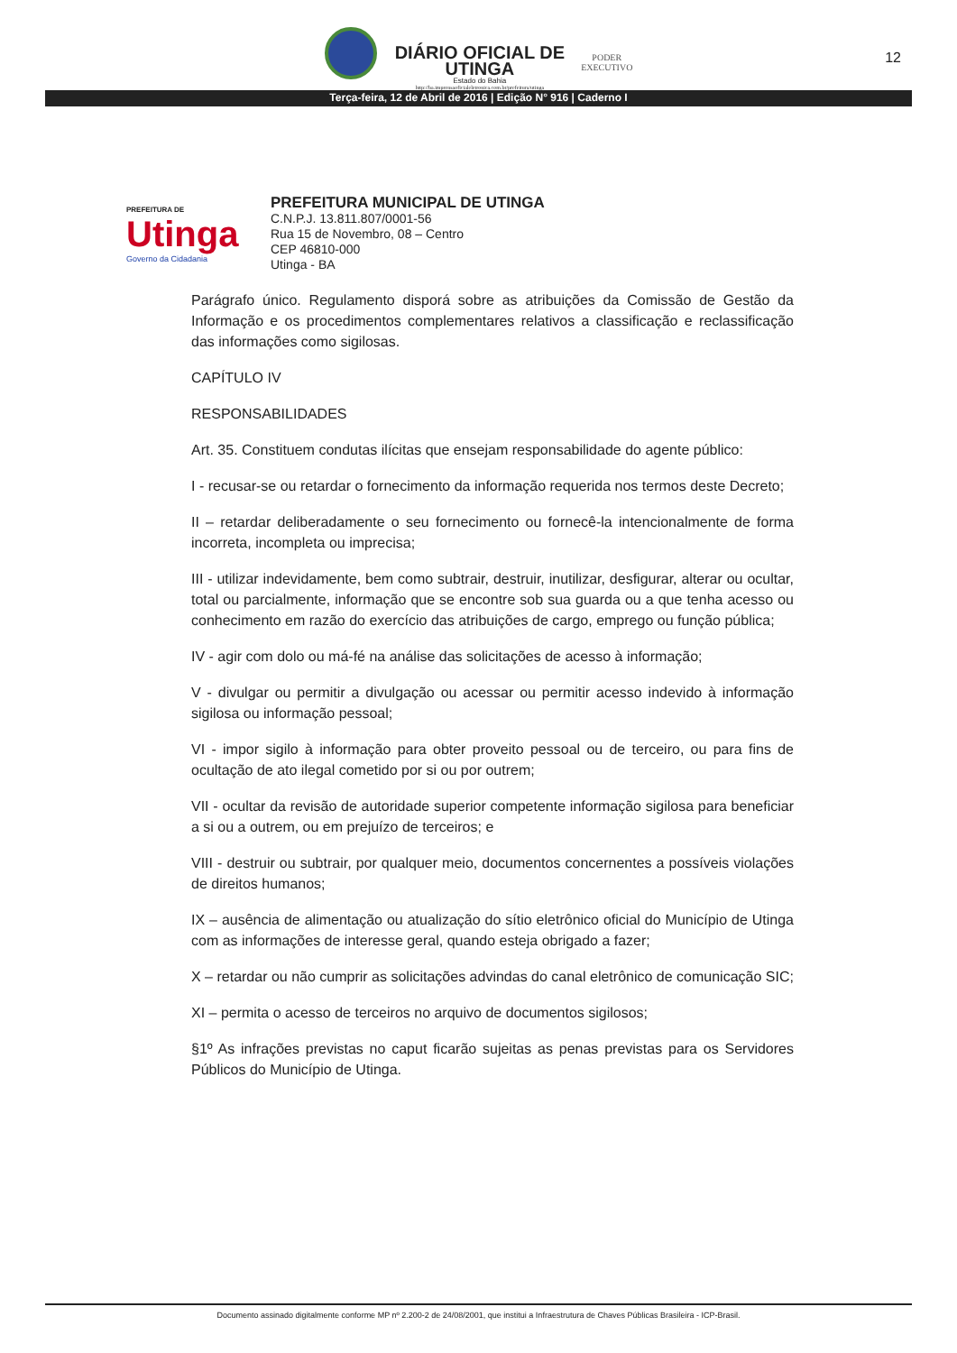DIÁRIO OFICIAL DE
UTINGA
Estado do Bahia
http://ba.imprensaoficialeletronica.com.br/prefeitura/utinga
PODER
EXECUTIVO
12
Terça-feira, 12 de Abril de 2016 | Edição N° 916 | Caderno I
PREFEITURA DE
Utinga
Governo da Cidadania
PREFEITURA MUNICIPAL DE UTINGA
C.N.P.J. 13.811.807/0001-56
Rua 15 de Novembro, 08 – Centro
CEP 46810-000
Utinga - BA
Parágrafo único. Regulamento disporá sobre as atribuições da Comissão de Gestão da Informação e os procedimentos complementares relativos a classificação e reclassificação das informações como sigilosas.
CAPÍTULO IV
RESPONSABILIDADES
Art. 35. Constituem condutas ilícitas que ensejam responsabilidade do agente público:
I - recusar-se ou retardar o fornecimento da informação requerida nos termos deste Decreto;
II – retardar deliberadamente o seu fornecimento ou fornecê-la intencionalmente de forma incorreta, incompleta ou imprecisa;
III - utilizar indevidamente, bem como subtrair, destruir, inutilizar, desfigurar, alterar ou ocultar, total ou parcialmente, informação que se encontre sob sua guarda ou a que tenha acesso ou conhecimento em razão do exercício das atribuições de cargo, emprego ou função pública;
IV - agir com dolo ou má-fé na análise das solicitações de acesso à informação;
V - divulgar ou permitir a divulgação ou acessar ou permitir acesso indevido à informação sigilosa ou informação pessoal;
VI - impor sigilo à informação para obter proveito pessoal ou de terceiro, ou para fins de ocultação de ato ilegal cometido por si ou por outrem;
VII - ocultar da revisão de autoridade superior competente informação sigilosa para beneficiar a si ou a outrem, ou em prejuízo de terceiros; e
VIII - destruir ou subtrair, por qualquer meio, documentos concernentes a possíveis violações de direitos humanos;
IX – ausência de alimentação ou atualização do sítio eletrônico oficial do Município de Utinga com as informações de interesse geral, quando esteja obrigado a fazer;
X – retardar ou não cumprir as solicitações advindas do canal eletrônico de comunicação SIC;
XI – permita o acesso de terceiros no arquivo de documentos sigilosos;
§1º As infrações previstas no caput ficarão sujeitas as penas previstas para os Servidores Públicos do Município de Utinga.
Documento assinado digitalmente conforme MP nº 2.200-2 de 24/08/2001, que institui a Infraestrutura de Chaves Públicas Brasileira - ICP-Brasil.